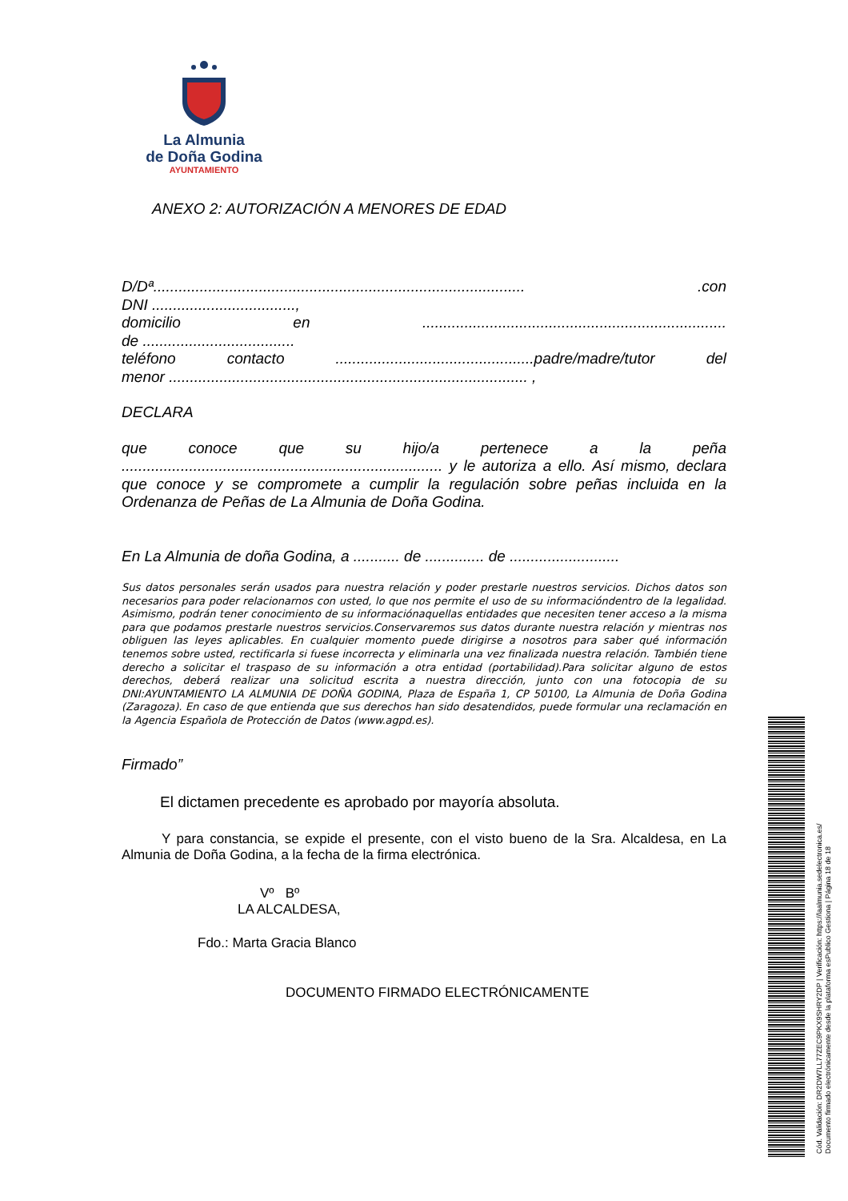La Almunia
de Doña Godina
AYUNTAMIENTO
ANEXO 2: AUTORIZACIÓN A MENORES DE EDAD
D/Dª........................................................................................ .con
DNI ..................................,
domicilio en ........................................................................
de ....................................
teléfono contacto ...............................................padre/madre/tutor del
menor ..................................................................................... ,
DECLARA
que conoce que su hijo/a pertenece a la peña ............................................................................ y le autoriza a ello. Así mismo, declara que conoce y se compromete a cumplir la regulación sobre peñas incluida en la Ordenanza de Peñas de La Almunia de Doña Godina.
En La Almunia de doña Godina, a ........... de .............. de ..........................
Sus datos personales serán usados para nuestra relación y poder prestarle nuestros servicios. Dichos datos son necesarios para poder relacionarnos con usted, lo que nos permite el uso de su informacióndentro de la legalidad. Asimismo, podrán tener conocimiento de su informaciónaquellas entidades que necesiten tener acceso a la misma para que podamos prestarle nuestros servicios.Conservaremos sus datos durante nuestra relación y mientras nos obliguen las leyes aplicables. En cualquier momento puede dirigirse a nosotros para saber qué información tenemos sobre usted, rectificarla si fuese incorrecta y eliminarla una vez finalizada nuestra relación. También tiene derecho a solicitar el traspaso de su información a otra entidad (portabilidad).Para solicitar alguno de estos derechos, deberá realizar una solicitud escrita a nuestra dirección, junto con una fotocopia de su DNI:AYUNTAMIENTO LA ALMUNIA DE DOÑA GODINA, Plaza de España 1, CP 50100, La Almunia de Doña Godina (Zaragoza). En caso de que entienda que sus derechos han sido desatendidos, puede formular una reclamación en la Agencia Española de Protección de Datos (www.agpd.es).
Firmado”
El dictamen precedente es aprobado por mayoría absoluta.
Y para constancia, se expide el presente, con el visto bueno de la Sra. Alcaldesa, en La Almunia de Doña Godina, a la fecha de la firma electrónica.
Vº Bº
LA ALCALDESA,
Fdo.: Marta Gracia Blanco
DOCUMENTO FIRMADO ELECTRÓNICAMENTE
Cód. Validación: DR2DW7LL77ZEC9PKX9SHRY2DP | Verificación: https://laalmunia.sedelectronica.es/
Documento firmado electrónicamente desde la plataforma esPublico Gestiona | Página 18 de 18